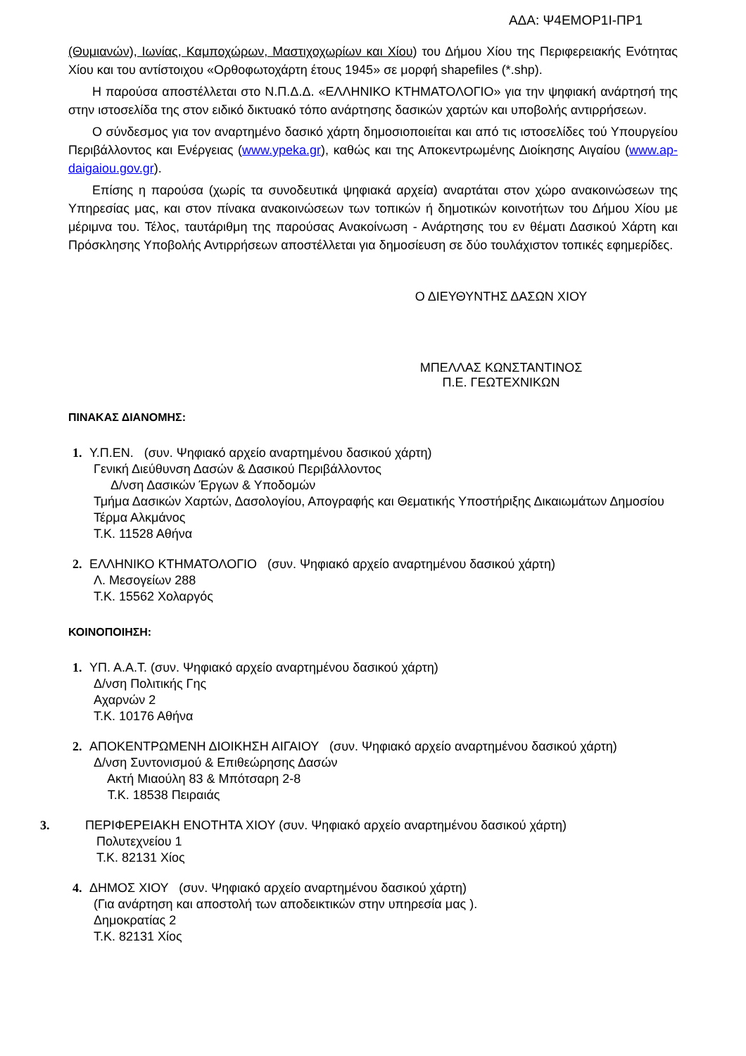ΑΔΑ: Ψ4ΕΜΟΡ1Ι-ΠΡ1
(Θυμιανών), Ιωνίας, Καμποχώρων, Μαστιχοχωρίων και Χίου) του Δήμου Χίου της Περιφερειακής Ενότητας Χίου και του αντίστοιχου «Ορθοφωτοχάρτη έτους 1945» σε μορφή shapefiles (*.shp).
Η παρούσα αποστέλλεται στο Ν.Π.Δ.Δ. «ΕΛΛΗΝΙΚΟ ΚΤΗΜΑΤΟΛΟΓΙΟ» για την ψηφιακή ανάρτησή της στην ιστοσελίδα της στον ειδικό δικτυακό τόπο ανάρτησης δασικών χαρτών και υποβολής αντιρρήσεων.
Ο σύνδεσμος για τον αναρτημένο δασικό χάρτη δημοσιοποιείται και από τις ιστοσελίδες τού Υπουργείου Περιβάλλοντος και Ενέργειας (www.ypeka.gr), καθώς και της Αποκεντρωμένης Διοίκησης Αιγαίου (www.ap-daigaiou.gov.gr).
Επίσης η παρούσα (χωρίς τα συνοδευτικά ψηφιακά αρχεία) αναρτάται στον χώρο ανακοινώσεων της Υπηρεσίας μας, και στον πίνακα ανακοινώσεων των τοπικών ή δημοτικών κοινοτήτων του Δήμου Χίου με μέριμνα του. Τέλος, ταυτάριθμη της παρούσας Ανακοίνωση - Ανάρτησης του εν θέματι Δασικού Χάρτη και Πρόσκλησης Υποβολής Αντιρρήσεων αποστέλλεται για δημοσίευση σε δύο τουλάχιστον τοπικές εφημερίδες.
Ο ΔΙΕΥΘΥΝΤΗΣ ΔΑΣΩΝ ΧΙΟΥ
ΜΠΕΛΛΑΣ ΚΩΝΣΤΑΝΤΙΝΟΣ
Π.Ε. ΓΕΩΤΕΧΝΙΚΩΝ
ΠΙΝΑΚΑΣ ΔΙΑΝΟΜΗΣ:
1. Υ.Π.ΕΝ. (συν. Ψηφιακό αρχείο αναρτημένου δασικού χάρτη)
Γενική Διεύθυνση Δασών & Δασικού Περιβάλλοντος
Δ/νση Δασικών Έργων & Υποδομών
Τμήμα Δασικών Χαρτών, Δασολογίου, Απογραφής και Θεματικής Υποστήριξης Δικαιωμάτων Δημοσίου
Τέρμα Αλκμάνος
Τ.Κ. 11528 Αθήνα
2. ΕΛΛΗΝΙΚΟ ΚΤΗΜΑΤΟΛΟΓΙΟ (συν. Ψηφιακό αρχείο αναρτημένου δασικού χάρτη)
Λ. Μεσογείων 288
Τ.Κ. 15562 Χολαργός
ΚΟΙΝΟΠΟΙΗΣΗ:
1. ΥΠ. Α.Α.Τ. (συν. Ψηφιακό αρχείο αναρτημένου δασικού χάρτη)
Δ/νση Πολιτικής Γης
Αχαρνών 2
Τ.Κ. 10176 Αθήνα
2. ΑΠΟΚΕΝΤΡΩΜΕΝΗ ΔΙΟΙΚΗΣΗ ΑΙΓΑΙΟΥ (συν. Ψηφιακό αρχείο αναρτημένου δασικού χάρτη)
Δ/νση Συντονισμού & Επιθεώρησης Δασών
Ακτή Μιαούλη 83 & Μπότσαρη 2-8
Τ.Κ. 18538 Πειραιάς
3. ΠΕΡΙΦΕΡΕΙΑΚΗ ΕΝΟΤΗΤΑ ΧΙΟΥ (συν. Ψηφιακό αρχείο αναρτημένου δασικού χάρτη)
Πολυτεχνείου 1
Τ.Κ. 82131 Χίος
4. ΔΗΜΟΣ ΧΙΟΥ (συν. Ψηφιακό αρχείο αναρτημένου δασικού χάρτη)
(Για ανάρτηση και αποστολή των αποδεικτικών στην υπηρεσία μας ).
Δημοκρατίας 2
Τ.Κ. 82131 Χίος